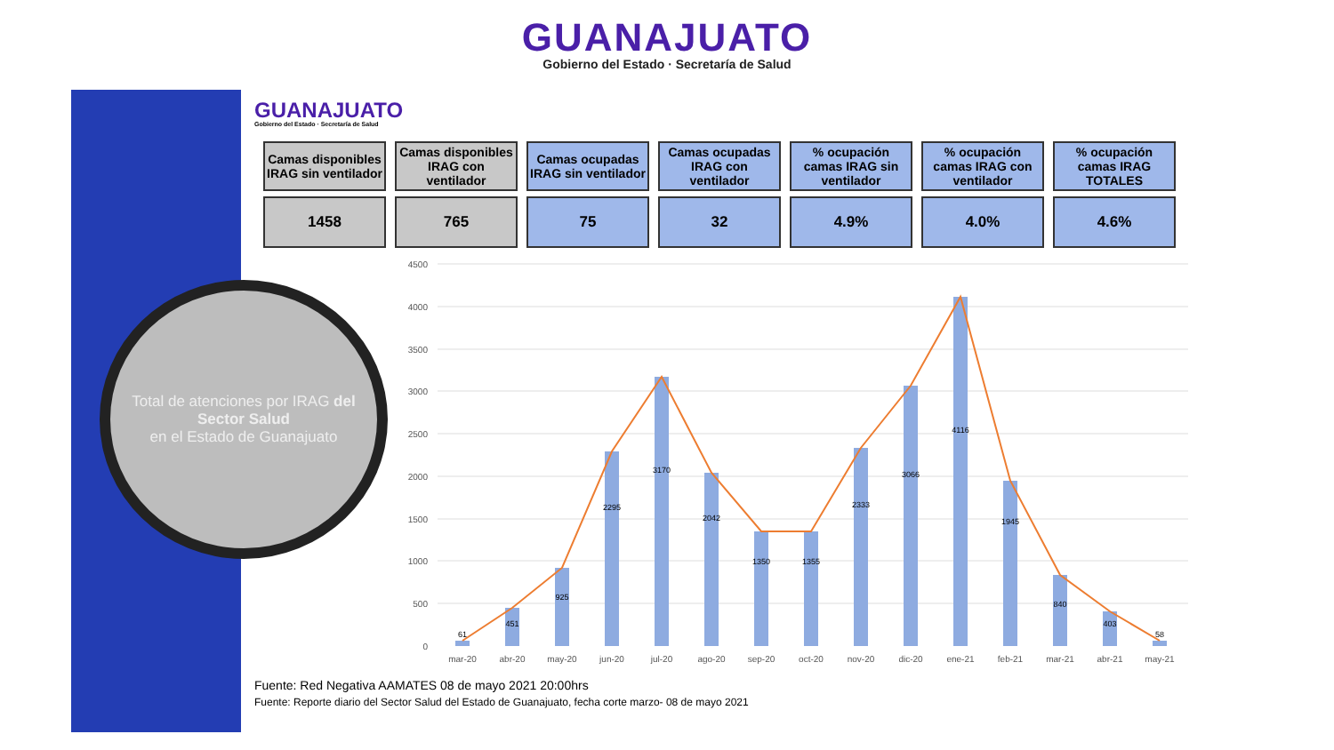GUANAJUATO
Gobierno del Estado · Secretaría de Salud
Total de atenciones por IRAG del Sector Salud
en el Estado de Guanajuato
GUANAJUATO
Gobierno del Estado · Secretaría de Salud
| Camas disponibles IRAG sin ventilador | Camas disponibles IRAG con ventilador | Camas ocupadas IRAG sin ventilador | Camas ocupadas IRAG con ventilador | % ocupación camas IRAG sin ventilador | % ocupación camas IRAG con ventilador | % ocupación camas IRAG TOTALES |
| 1458 | 765 | 75 | 32 | 4.9% | 4.0% | 4.6% |
4500
4000
3500
3000
2500
2000
1500
1000
500
0
61
451
925
2295
3170
2042
1350
1355
2333
3066
4116
1945
840
403
58
mar-20
abr-20
may-20
jun-20
jul-20
ago-20
sep-20
oct-20
nov-20
dic-20
ene-21
feb-21
mar-21
abr-21
may-21
Fuente: Red Negativa AAMATES 08 de mayo 2021 20:00hrs
Fuente: Reporte diario del Sector Salud del Estado de Guanajuato, fecha corte marzo- 08 de mayo 2021